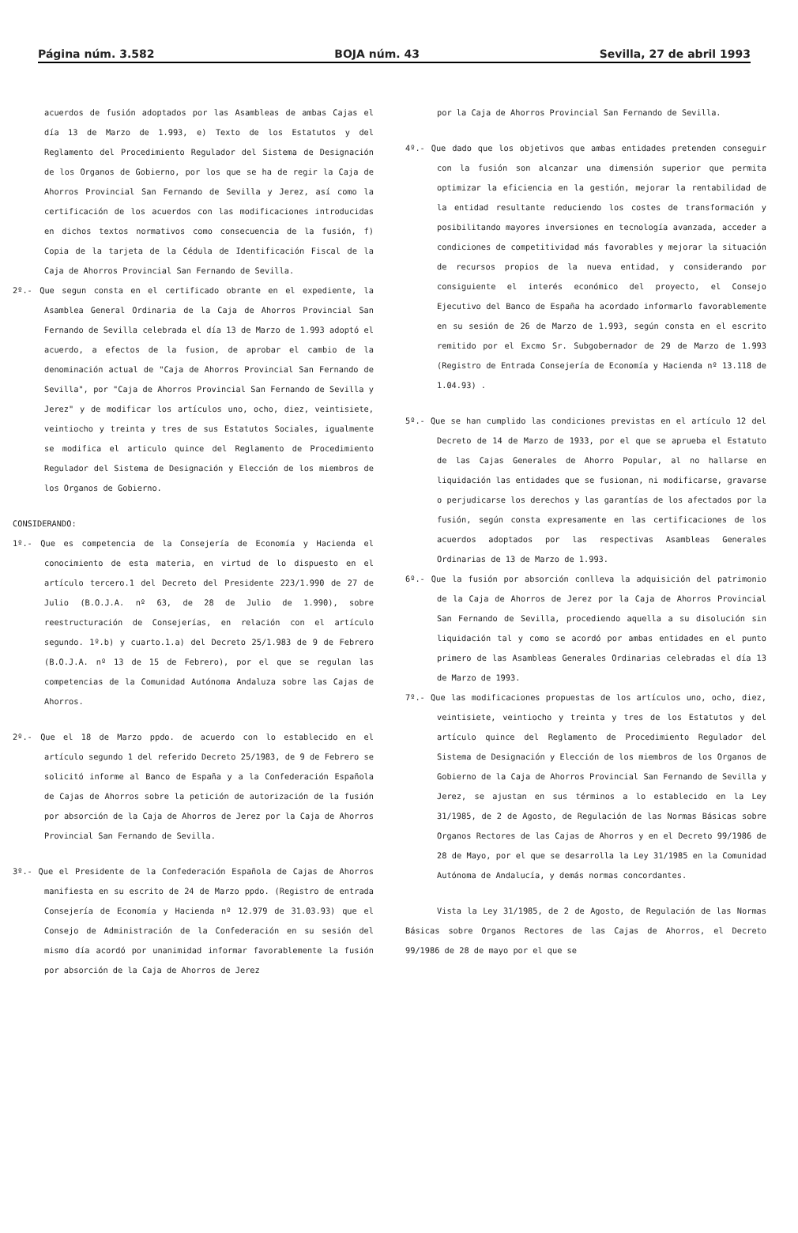Página núm. 3.582 BOJA núm. 43 Sevilla, 27 de abril 1993
acuerdos de fusión adoptados por las Asambleas de ambas Cajas el día 13 de Marzo de 1.993, e) Texto de los Estatutos y del Reglamento del Procedimiento Regulador del Sistema de Designación de los Organos de Gobierno, por los que se ha de regir la Caja de Ahorros Provincial San Fernando de Sevilla y Jerez, así como la certificación de los acuerdos con las modificaciones introducidas en dichos textos normativos como consecuencia de la fusión, f) Copia de la tarjeta de la Cédula de Identificación Fiscal de la Caja de Ahorros Provincial San Fernando de Sevilla.
2º.- Que segun consta en el certificado obrante en el expediente, la Asamblea General Ordinaria de la Caja de Ahorros Provincial San Fernando de Sevilla celebrada el día 13 de Marzo de 1.993 adoptó el acuerdo, a efectos de la fusion, de aprobar el cambio de la denominación actual de "Caja de Ahorros Provincial San Fernando de Sevilla", por "Caja de Ahorros Provincial San Fernando de Sevilla y Jerez" y de modificar los artículos uno, ocho, diez, veintisiete, veintiocho y treinta y tres de sus Estatutos Sociales, igualmente se modifica el articulo quince del Reglamento de Procedimiento Regulador del Sistema de Designación y Elección de los miembros de los Organos de Gobierno.
CONSIDERANDO:
1º.- Que es competencia de la Consejería de Economía y Hacienda el conocimiento de esta materia, en virtud de lo dispuesto en el artículo tercero.1 del Decreto del Presidente 223/1.990 de 27 de Julio (B.O.J.A. nº 63, de 28 de Julio de 1.990), sobre reestructuración de Consejerías, en relación con el artículo segundo. 1º.b) y cuarto.1.a) del Decreto 25/1.983 de 9 de Febrero (B.O.J.A. nº 13 de 15 de Febrero), por el que se regulan las competencias de la Comunidad Autónoma Andaluza sobre las Cajas de Ahorros.
2º.- Que el 18 de Marzo ppdo. de acuerdo con lo establecido en el artículo segundo 1 del referido Decreto 25/1983, de 9 de Febrero se solicitó informe al Banco de España y a la Confederación Española de Cajas de Ahorros sobre la petición de autorización de la fusión por absorción de la Caja de Ahorros de Jerez por la Caja de Ahorros Provincial San Fernando de Sevilla.
3º.- Que el Presidente de la Confederación Española de Cajas de Ahorros manifiesta en su escrito de 24 de Marzo ppdo. (Registro de entrada Consejería de Economía y Hacienda nº 12.979 de 31.03.93) que el Consejo de Administración de la Confederación en su sesión del mismo día acordó por unanimidad informar favorablemente la fusión por absorción de la Caja de Ahorros de Jerez
por la Caja de Ahorros Provincial San Fernando de Sevilla.
4º.- Que dado que los objetivos que ambas entidades pretenden conseguir con la fusión son alcanzar una dimensión superior que permita optimizar la eficiencia en la gestión, mejorar la rentabilidad de la entidad resultante reduciendo los costes de transformación y posibilitando mayores inversiones en tecnología avanzada, acceder a condiciones de competitividad más favorables y mejorar la situación de recursos propios de la nueva entidad, y considerando por consiguiente el interés económico del proyecto, el Consejo Ejecutivo del Banco de España ha acordado informarlo favorablemente en su sesión de 26 de Marzo de 1.993, según consta en el escrito remitido por el Excmo Sr. Subgobernador de 29 de Marzo de 1.993 (Registro de Entrada Consejería de Economía y Hacienda nº 13.118 de 1.04.93) .
5º.- Que se han cumplido las condiciones previstas en el artículo 12 del Decreto de 14 de Marzo de 1933, por el que se aprueba el Estatuto de las Cajas Generales de Ahorro Popular, al no hallarse en liquidación las entidades que se fusionan, ni modificarse, gravarse o perjudicarse los derechos y las garantías de los afectados por la fusión, según consta expresamente en las certificaciones de los acuerdos adoptados por las respectivas Asambleas Generales Ordinarias de 13 de Marzo de 1.993.
6º.- Que la fusión por absorción conlleva la adquisición del patrimonio de la Caja de Ahorros de Jerez por la Caja de Ahorros Provincial San Fernando de Sevilla, procediendo aquella a su disolución sin liquidación tal y como se acordó por ambas entidades en el punto primero de las Asambleas Generales Ordinarias celebradas el día 13 de Marzo de 1993.
7º.- Que las modificaciones propuestas de los artículos uno, ocho, diez, veintisiete, veintiocho y treinta y tres de los Estatutos y del artículo quince del Reglamento de Procedimiento Regulador del Sistema de Designación y Elección de los miembros de los Organos de Gobierno de la Caja de Ahorros Provincial San Fernando de Sevilla y Jerez, se ajustan en sus términos a lo establecido en la Ley 31/1985, de 2 de Agosto, de Regulación de las Normas Básicas sobre Organos Rectores de las Cajas de Ahorros y en el Decreto 99/1986 de 28 de Mayo, por el que se desarrolla la Ley 31/1985 en la Comunidad Autónoma de Andalucía, y demás normas concordantes.
Vista la Ley 31/1985, de 2 de Agosto, de Regulación de las Normas Básicas sobre Organos Rectores de las Cajas de Ahorros, el Decreto 99/1986 de 28 de mayo por el que se